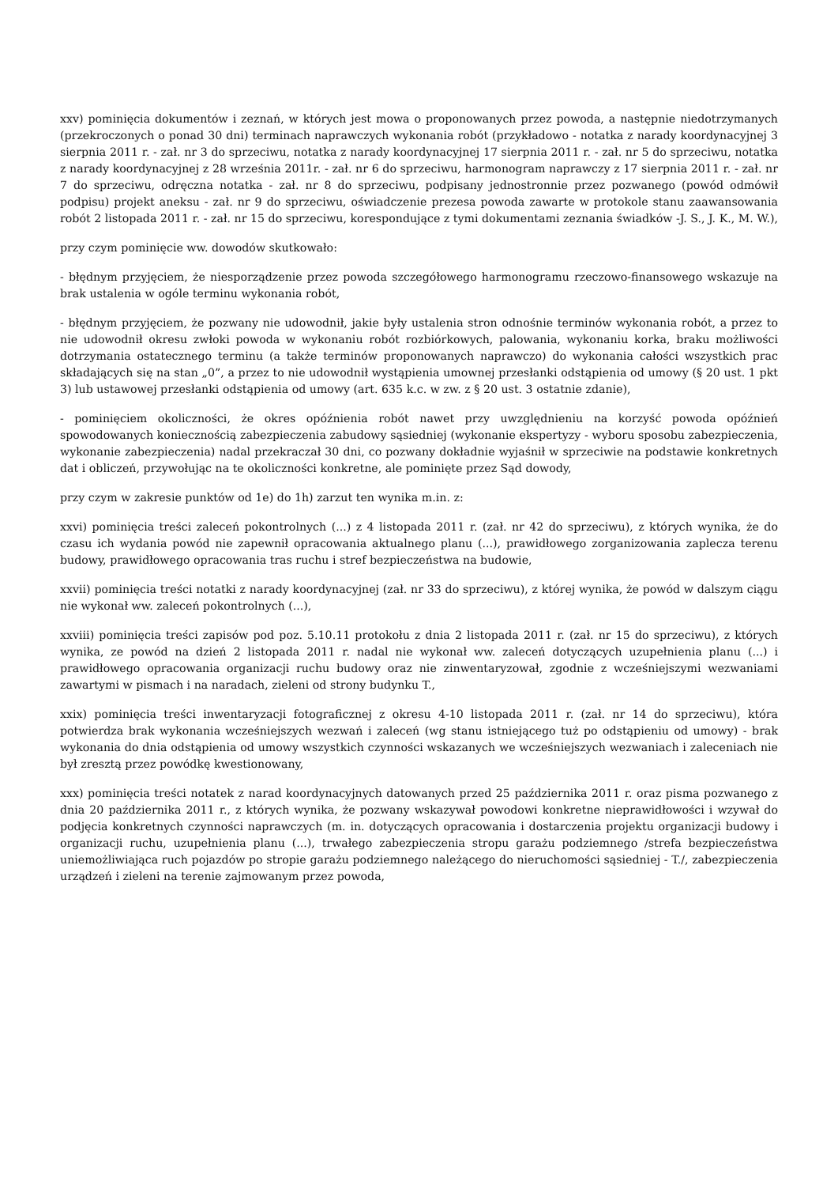xxv) pominięcia dokumentów i zeznań, w których jest mowa o proponowanych przez powoda, a następnie niedotrzymanych (przekroczonych o ponad 30 dni) terminach naprawczych wykonania robót (przykładowo - notatka z narady koordynacyjnej 3 sierpnia 2011 r. - zał. nr 3 do sprzeciwu, notatka z narady koordynacyjnej 17 sierpnia 2011 r. - zał. nr 5 do sprzeciwu, notatka z narady koordynacyjnej z 28 września 2011r. - zał. nr 6 do sprzeciwu, harmonogram naprawczy z 17 sierpnia 2011 r. - zał. nr 7 do sprzeciwu, odręczna notatka - zał. nr 8 do sprzeciwu, podpisany jednostronnie przez pozwanego (powód odmówił podpisu) projekt aneksu - zał. nr 9 do sprzeciwu, oświadczenie prezesa powoda zawarte w protokole stanu zaawansowania robót 2 listopada 2011 r. - zał. nr 15 do sprzeciwu, korespondujące z tymi dokumentami zeznania świadków -J. S., J. K., M. W.),
przy czym pominięcie ww. dowodów skutkowało:
- błędnym przyjęciem, że niesporządzenie przez powoda szczegółowego harmonogramu rzeczowo-finansowego wskazuje na brak ustalenia w ogóle terminu wykonania robót,
- błędnym przyjęciem, że pozwany nie udowodnił, jakie były ustalenia stron odnośnie terminów wykonania robót, a przez to nie udowodnił okresu zwłoki powoda w wykonaniu robót rozbiórkowych, palowania, wykonaniu korka, braku możliwości dotrzymania ostatecznego terminu (a także terminów proponowanych naprawczo) do wykonania całości wszystkich prac składających się na stan „0”, a przez to nie udowodnił wystąpienia umownej przesłanki odstąpienia od umowy (§ 20 ust. 1 pkt 3) lub ustawowej przesłanki odstąpienia od umowy (art. 635 k.c. w zw. z § 20 ust. 3 ostatnie zdanie),
- pominięciem okoliczności, że okres opóźnienia robót nawet przy uwzględnieniu na korzyść powoda opóźnień spowodowanych koniecznością zabezpieczenia zabudowy sąsiedniej (wykonanie ekspertyzy - wyboru sposobu zabezpieczenia, wykonanie zabezpieczenia) nadal przekraczał 30 dni, co pozwany dokładnie wyjaśnił w sprzeciwie na podstawie konkretnych dat i obliczeń, przywołując na te okoliczności konkretne, ale pominięte przez Sąd dowody,
przy czym w zakresie punktów od 1e) do 1h) zarzut ten wynika m.in. z:
xxvi) pominięcia treści zaleceń pokontrolnych (...) z 4 listopada 2011 r. (zał. nr 42 do sprzeciwu), z których wynika, że do czasu ich wydania powód nie zapewnił opracowania aktualnego planu (...), prawidłowego zorganizowania zaplecza terenu budowy, prawidłowego opracowania tras ruchu i stref bezpieczeństwa na budowie,
xxvii) pominięcia treści notatki z narady koordynacyjnej (zał. nr 33 do sprzeciwu), z której wynika, że powód w dalszym ciągu nie wykonał ww. zaleceń pokontrolnych (...),
xxviii) pominięcia treści zapisów pod poz. 5.10.11 protokołu z dnia 2 listopada 2011 r. (zał. nr 15 do sprzeciwu), z których wynika, ze powód na dzień 2 listopada 2011 r. nadal nie wykonał ww. zaleceń dotyczących uzupełnienia planu (...) i prawidłowego opracowania organizacji ruchu budowy oraz nie zinwentaryzował, zgodnie z wcześniejszymi wezwaniami zawartymi w pismach i na naradach, zieleni od strony budynku T.,
xxix) pominięcia treści inwentaryzacji fotograficznej z okresu 4-10 listopada 2011 r. (zał. nr 14 do sprzeciwu), która potwierdza brak wykonania wcześniejszych wezwań i zaleceń (wg stanu istniejącego tuż po odstąpieniu od umowy) - brak wykonania do dnia odstąpienia od umowy wszystkich czynności wskazanych we wcześniejszych wezwaniach i zaleceniach nie był zresztą przez powódkę kwestionowany,
xxx) pominięcia treści notatek z narad koordynacyjnych datowanych przed 25 października 2011 r. oraz pisma pozwanego z dnia 20 października 2011 r., z których wynika, że pozwany wskazywał powodowi konkretne nieprawidłowości i wzywał do podjęcia konkretnych czynności naprawczych (m. in. dotyczących opracowania i dostarczenia projektu organizacji budowy i organizacji ruchu, uzupełnienia planu (...), trwałego zabezpieczenia stropu garażu podziemnego /strefa bezpieczeństwa uniemożliwiająca ruch pojazdów po stropie garażu podziemnego należącego do nieruchomości sąsiedniej - T./, zabezpieczenia urządzeń i zieleni na terenie zajmowanym przez powoda,